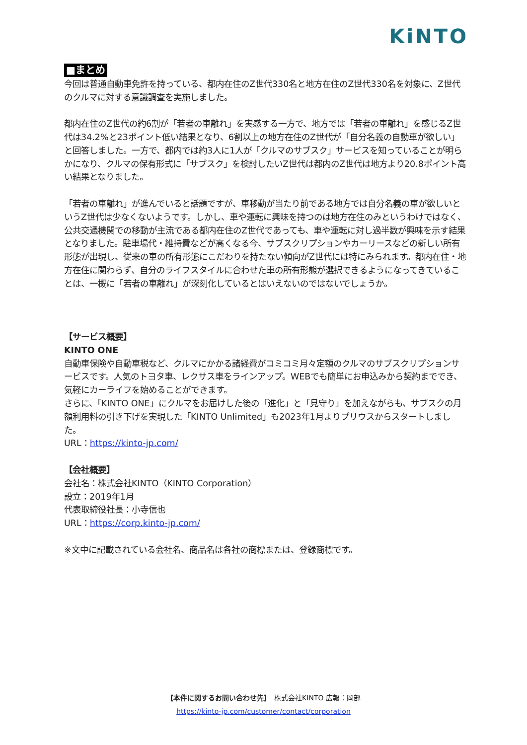KiNTO
■まとめ
今回は普通自動車免許を持っている、都内在住のZ世代330名と地方在住のZ世代330名を対象に、Z世代のクルマに対する意識調査を実施しました。
都内在住のZ世代の約6割が「若者の車離れ」を実感する一方で、地方では「若者の車離れ」を感じるZ世代は34.2%と23ポイント低い結果となり、6割以上の地方在住のZ世代が「自分名義の自動車が欲しい」と回答しました。一方で、都内では約3人に1人が「クルマのサブスク」サービスを知っていることが明らかになり、クルマの保有形式に「サブスク」を検討したいZ世代は都内のZ世代は地方より20.8ポイント高い結果となりました。
「若者の車離れ」が進んでいると話題ですが、車移動が当たり前である地方では自分名義の車が欲しいというZ世代は少なくないようです。しかし、車や運転に興味を持つのは地方在住のみというわけではなく、公共交通機関での移動が主流である都内在住のZ世代であっても、車や運転に対し過半数が興味を示す結果となりました。駐車場代・維持費などが高くなる今、サブスクリプションやカーリースなどの新しい所有形態が出現し、従来の車の所有形態にこだわりを持たない傾向がZ世代には特にみられます。都内在住・地方在住に関わらず、自分のライフスタイルに合わせた車の所有形態が選択できるようになってきていることは、一概に「若者の車離れ」が深刻化しているとはいえないのではないでしょうか。
【サービス概要】
KINTO ONE
自動車保険や自動車税など、クルマにかかる諸経費がコミコミ月々定額のクルマのサブスクリプションサービスです。人気のトヨタ車、レクサス車をラインアップ。WEBでも簡単にお申込みから契約まででき、気軽にカーライフを始めることができます。
さらに、「KINTO ONE」にクルマをお届けした後の「進化」と「見守り」を加えながらも、サブスクの月額利用料の引き下げを実現した「KINTO Unlimited」も2023年1月よりプリウスからスタートしました。
URL：https://kinto-jp.com/
【会社概要】
会社名：株式会社KINTO（KINTO Corporation）
設立：2019年1月
代表取締役社長：小寺信也
URL：https://corp.kinto-jp.com/
※文中に記載されている会社名、商品名は各社の商標または、登録商標です。
【本件に関するお問い合わせ先】　株式会社KINTO 広報：岡部
https://kinto-jp.com/customer/contact/corporation